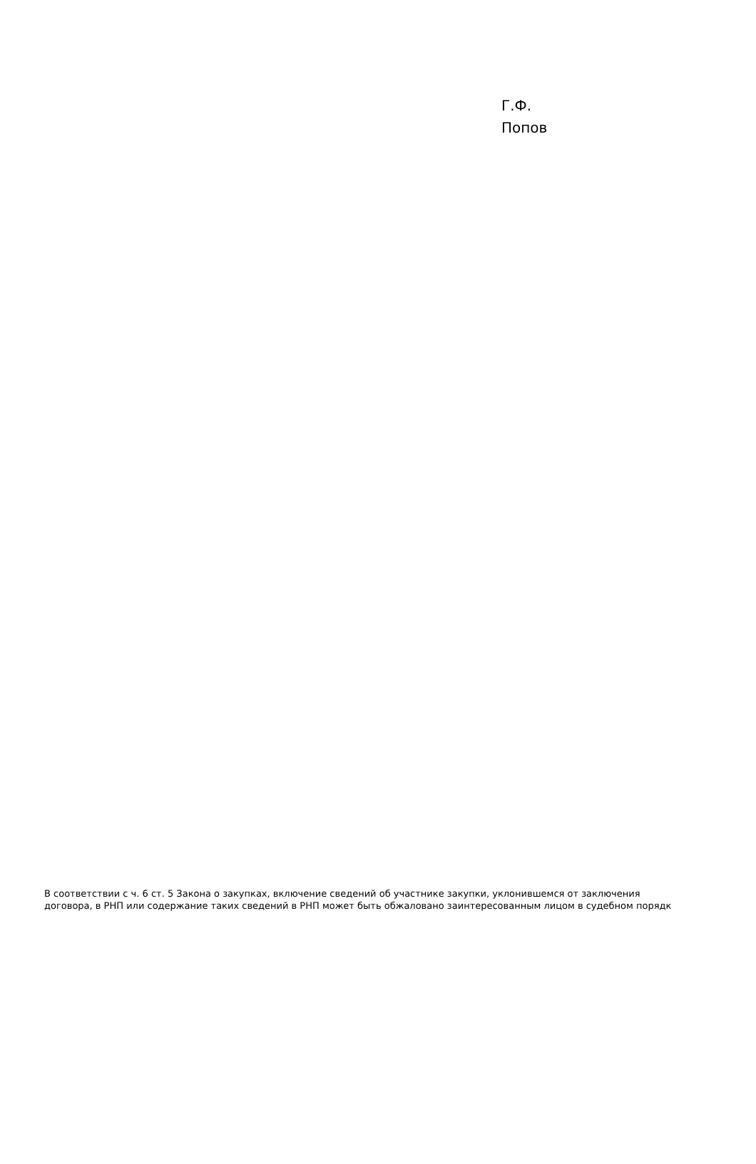Г.Ф.
Попов
В соответствии с ч. 6 ст. 5 Закона о закупках, включение сведений об участнике закупки, уклонившемся от заключения договора, в РНП или содержание таких сведений в РНП может быть обжаловано заинтересованным лицом в судебном порядк